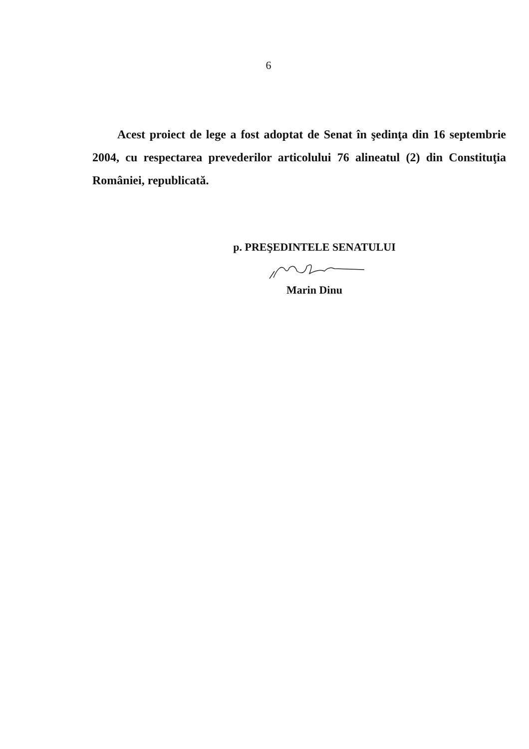6
Acest proiect de lege a fost adoptat de Senat în şedinţa din 16 septembrie 2004, cu respectarea prevederilor articolului 76 alineatul (2) din Constituţia României, republicată.
p. PREŞEDINTELE SENATULUI
Marin Dinu